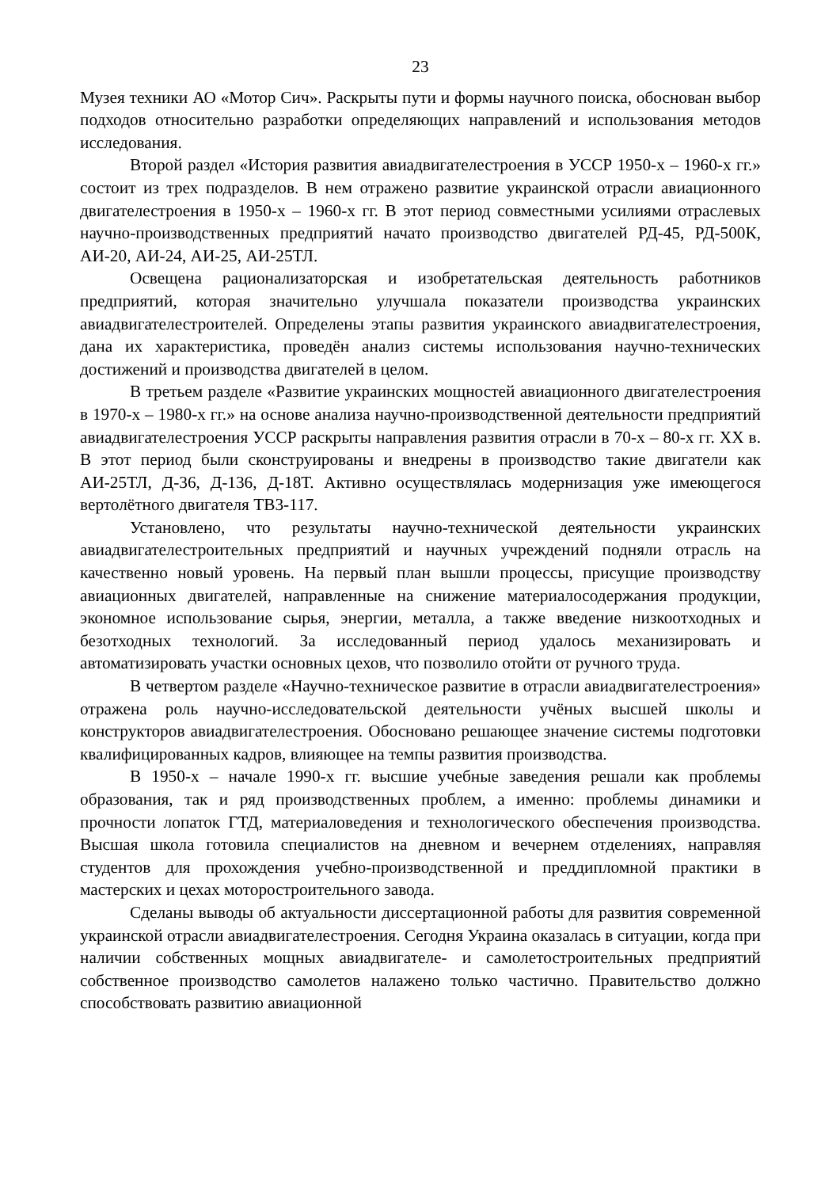23
Музея техники АО «Мотор Сич». Раскрыты пути и формы научного поиска, обоснован выбор подходов относительно разработки определяющих направлений и использования методов исследования.
Второй раздел «История развития авиадвигателестроения в УССР 1950-х – 1960-х гг.» состоит из трех подразделов. В нем отражено развитие украинской отрасли авиационного двигателестроения в 1950-х – 1960-х гг. В этот период совместными усилиями отраслевых научно-производственных предприятий начато производство двигателей РД-45, РД-500К, АИ-20, АИ-24, АИ-25, АИ-25ТЛ.
Освещена рационализаторская и изобретательская деятельность работников предприятий, которая значительно улучшала показатели производства украинских авиадвигателестроителей. Определены этапы развития украинского авиадвигателестроения, дана их характеристика, проведён анализ системы использования научно-технических достижений и производства двигателей в целом.
В третьем разделе «Развитие украинских мощностей авиационного двигателестроения в 1970-х – 1980-х гг.» на основе анализа научно-производственной деятельности предприятий авиадвигателестроения УССР раскрыты направления развития отрасли в 70-х – 80-х гг. ХХ в. В этот период были сконструированы и внедрены в производство такие двигатели как АИ-25ТЛ, Д-36, Д-136, Д-18Т. Активно осуществлялась модернизация уже имеющегося вертолётного двигателя ТВ3-117.
Установлено, что результаты научно-технической деятельности украинских авиадвигателестроительных предприятий и научных учреждений подняли отрасль на качественно новый уровень. На первый план вышли процессы, присущие производству авиационных двигателей, направленные на снижение материалосодержания продукции, экономное использование сырья, энергии, металла, а также введение низкоотходных и безотходных технологий. За исследованный период удалось механизировать и автоматизировать участки основных цехов, что позволило отойти от ручного труда.
В четвертом разделе «Научно-техническое развитие в отрасли авиадвигателестроения» отражена роль научно-исследовательской деятельности учёных высшей школы и конструкторов авиадвигателестроения. Обосновано решающее значение системы подготовки квалифицированных кадров, влияющее на темпы развития производства.
В 1950-х – начале 1990-х гг. высшие учебные заведения решали как проблемы образования, так и ряд производственных проблем, а именно: проблемы динамики и прочности лопаток ГТД, материаловедения и технологического обеспечения производства. Высшая школа готовила специалистов на дневном и вечернем отделениях, направляя студентов для прохождения учебно-производственной и преддипломной практики в мастерских и цехах моторостроительного завода.
Сделаны выводы об актуальности диссертационной работы для развития современной украинской отрасли авиадвигателестроения. Сегодня Украина оказалась в ситуации, когда при наличии собственных мощных авиадвигателе- и самолетостроительных предприятий собственное производство самолетов налажено только частично. Правительство должно способствовать развитию авиационной